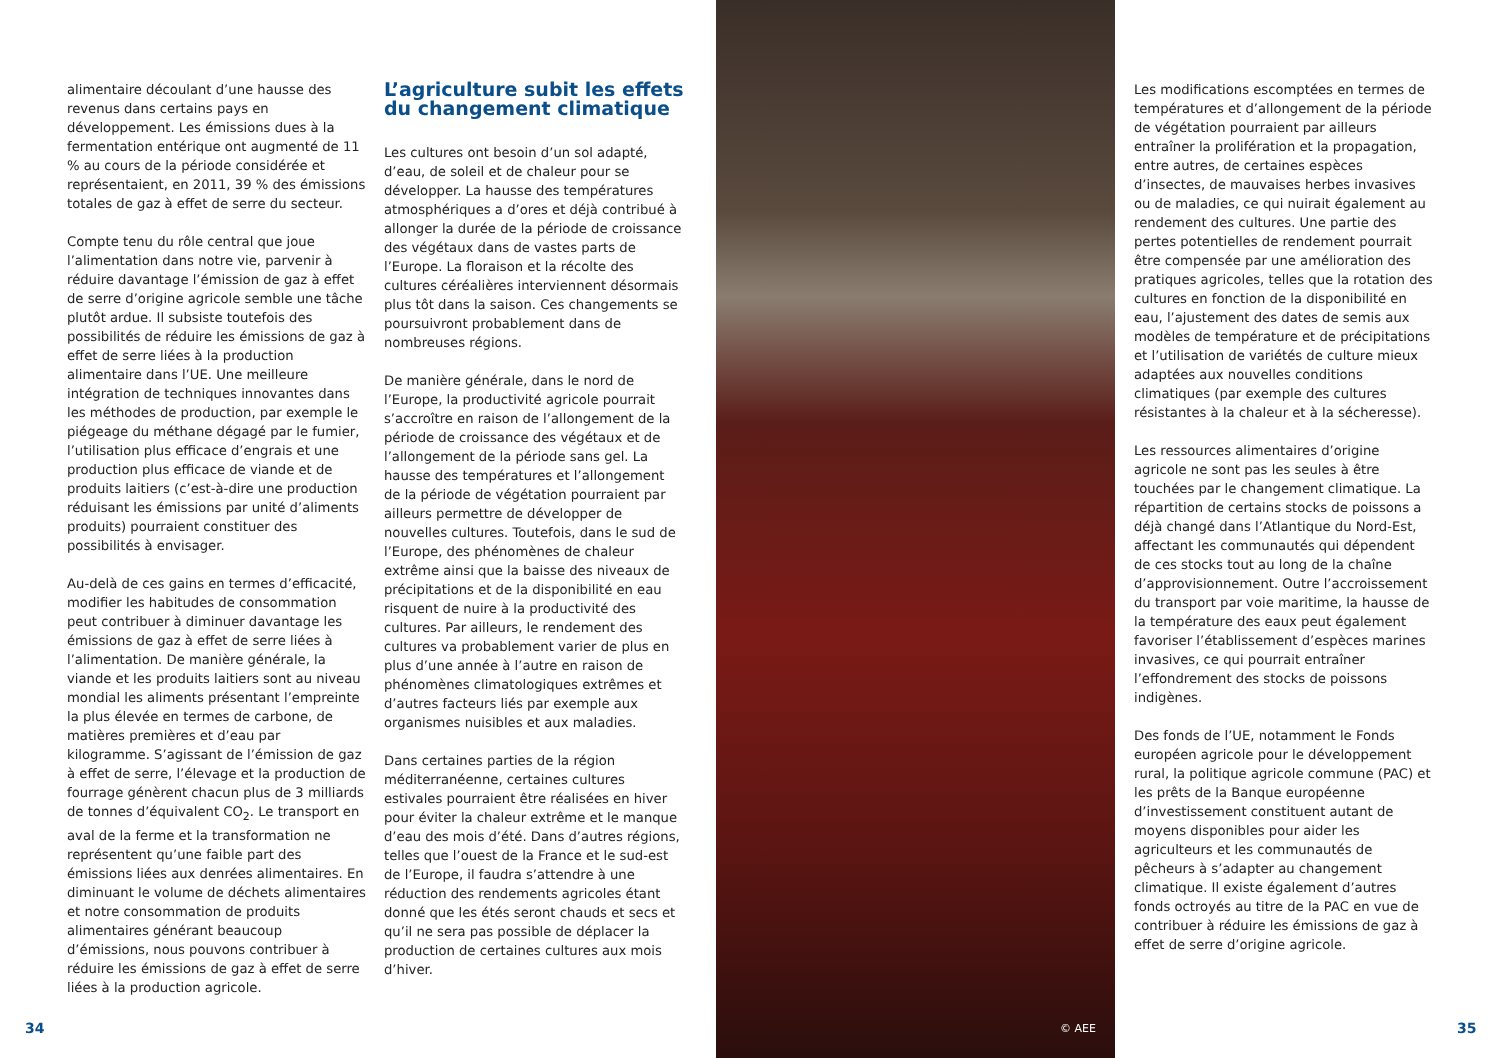alimentaire découlant d’une hausse des revenus dans certains pays en développement. Les émissions dues à la fermentation entérique ont augmenté de 11 % au cours de la période considérée et représentaient, en 2011, 39 % des émissions totales de gaz à effet de serre du secteur.
Compte tenu du rôle central que joue l’alimentation dans notre vie, parvenir à réduire davantage l’émission de gaz à effet de serre d’origine agricole semble une tâche plutôt ardue. Il subsiste toutefois des possibilités de réduire les émissions de gaz à effet de serre liées à la production alimentaire dans l’UE. Une meilleure intégration de techniques innovantes dans les méthodes de production, par exemple le piégeage du méthane dégagé par le fumier, l’utilisation plus efficace d’engrais et une production plus efficace de viande et de produits laitiers (c’est-à-dire une production réduisant les émissions par unité d’aliments produits) pourraient constituer des possibilités à envisager.
Au-delà de ces gains en termes d’efficacité, modifier les habitudes de consommation peut contribuer à diminuer davantage les émissions de gaz à effet de serre liées à l’alimentation. De manière générale, la viande et les produits laitiers sont au niveau mondial les aliments présentant l’empreinte la plus élevée en termes de carbone, de matières premières et d’eau par kilogramme. S’agissant de l’émission de gaz à effet de serre, l’élevage et la production de fourrage génèrent chacun plus de 3 milliards de tonnes d’équivalent CO<sub>2</sub>. Le transport en aval de la ferme et la transformation ne représentent qu’une faible part des émissions liées aux denrées alimentaires. En diminuant le volume de déchets alimentaires et notre consommation de produits alimentaires générant beaucoup d’émissions, nous pouvons contribuer à réduire les émissions de gaz à effet de serre liées à la production agricole.
L’agriculture subit les effets du changement climatique
Les cultures ont besoin d’un sol adapté, d’eau, de soleil et de chaleur pour se développer. La hausse des températures atmosphériques a d’ores et déjà contribué à allonger la durée de la période de croissance des végétaux dans de vastes parts de l’Europe. La floraison et la récolte des cultures céréalières interviennent désormais plus tôt dans la saison. Ces changements se poursuivront probablement dans de nombreuses régions.
De manière générale, dans le nord de l’Europe, la productivité agricole pourrait s’accroître en raison de l’allongement de la période de croissance des végétaux et de l’allongement de la période sans gel. La hausse des températures et l’allongement de la période de végétation pourraient par ailleurs permettre de développer de nouvelles cultures. Toutefois, dans le sud de l’Europe, des phénomènes de chaleur extrême ainsi que la baisse des niveaux de précipitations et de la disponibilité en eau risquent de nuire à la productivité des cultures. Par ailleurs, le rendement des cultures va probablement varier de plus en plus d’une année à l’autre en raison de phénomènes climatologiques extrêmes et d’autres facteurs liés par exemple aux organismes nuisibles et aux maladies.
Dans certaines parties de la région méditerranéenne, certaines cultures estivales pourraient être réalisées en hiver pour éviter la chaleur extrême et le manque d’eau des mois d’été. Dans d’autres régions, telles que l’ouest de la France et le sud-est de l’Europe, il faudra s’attendre à une réduction des rendements agricoles étant donné que les étés seront chauds et secs et qu’il ne sera pas possible de déplacer la production de certaines cultures aux mois d’hiver.
34 © AEE
Les modifications escomptées en termes de températures et d’allongement de la période de végétation pourraient par ailleurs entraîner la prolifération et la propagation, entre autres, de certaines espèces d’insectes, de mauvaises herbes invasives ou de maladies, ce qui nuirait également au rendement des cultures. Une partie des pertes potentielles de rendement pourrait être compensée par une amélioration des pratiques agricoles, telles que la rotation des cultures en fonction de la disponibilité en eau, l’ajustement des dates de semis aux modèles de température et de précipitations et l’utilisation de variétés de culture mieux adaptées aux nouvelles conditions climatiques (par exemple des cultures résistantes à la chaleur et à la sécheresse).
Les ressources alimentaires d’origine agricole ne sont pas les seules à être touchées par le changement climatique. La répartition de certains stocks de poissons a déjà changé dans l’Atlantique du Nord-Est, affectant les communautés qui dépendent de ces stocks tout au long de la chaîne d’approvisionnement. Outre l’accroissement du transport par voie maritime, la hausse de la température des eaux peut également favoriser l’établissement d’espèces marines invasives, ce qui pourrait entraîner l’effondrement des stocks de poissons indigènes.
Des fonds de l’UE, notamment le Fonds européen agricole pour le développement rural, la politique agricole commune (PAC) et les prêts de la Banque européenne d’investissement constituent autant de moyens disponibles pour aider les agriculteurs et les communautés de pêcheurs à s’adapter au changement climatique. Il existe également d’autres fonds octroyés au titre de la PAC en vue de contribuer à réduire les émissions de gaz à effet de serre d’origine agricole.
35